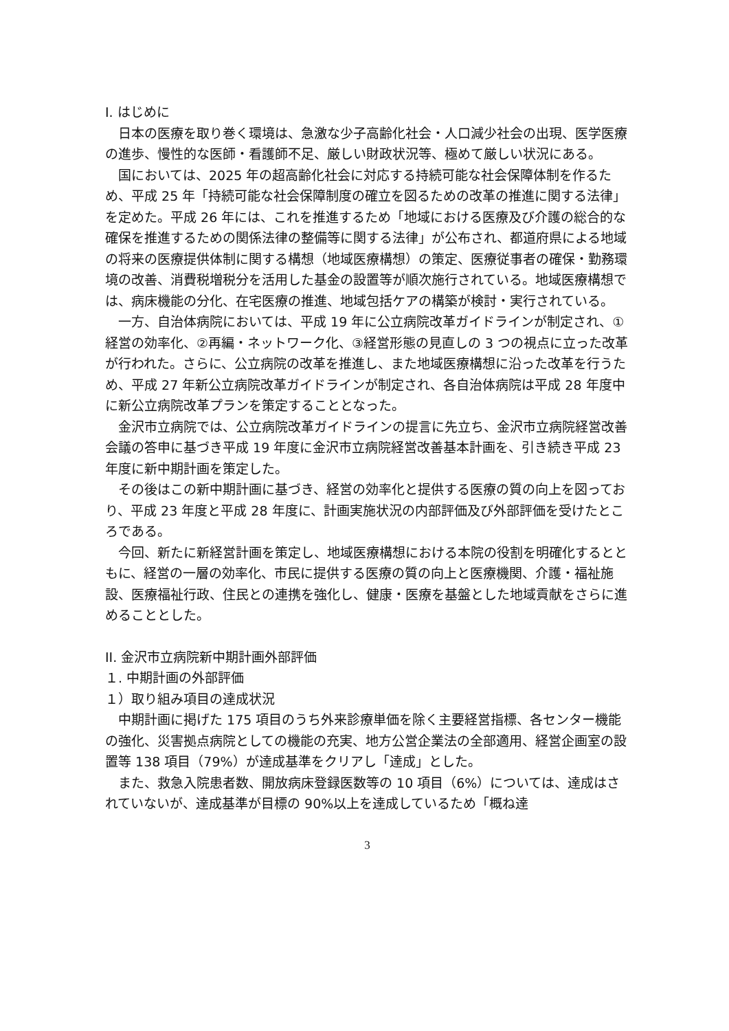I. はじめに
日本の医療を取り巻く環境は、急激な少子高齢化社会・人口減少社会の出現、医学医療の進歩、慢性的な医師・看護師不足、厳しい財政状況等、極めて厳しい状況にある。
国においては、2025 年の超高齢化社会に対応する持続可能な社会保障体制を作るため、平成 25 年「持続可能な社会保障制度の確立を図るための改革の推進に関する法律」を定めた。平成 26 年には、これを推進するため「地域における医療及び介護の総合的な確保を推進するための関係法律の整備等に関する法律」が公布され、都道府県による地域の将来の医療提供体制に関する構想（地域医療構想）の策定、医療従事者の確保・勤務環境の改善、消費税増税分を活用した基金の設置等が順次施行されている。地域医療構想では、病床機能の分化、在宅医療の推進、地域包括ケアの構築が検討・実行されている。
一方、自治体病院においては、平成 19 年に公立病院改革ガイドラインが制定され、①経営の効率化、②再編・ネットワーク化、③経営形態の見直しの 3 つの視点に立った改革が行われた。さらに、公立病院の改革を推進し、また地域医療構想に沿った改革を行うため、平成 27 年新公立病院改革ガイドラインが制定され、各自治体病院は平成 28 年度中に新公立病院改革プランを策定することとなった。
金沢市立病院では、公立病院改革ガイドラインの提言に先立ち、金沢市立病院経営改善会議の答申に基づき平成 19 年度に金沢市立病院経営改善基本計画を、引き続き平成 23 年度に新中期計画を策定した。
その後はこの新中期計画に基づき、経営の効率化と提供する医療の質の向上を図っており、平成 23 年度と平成 28 年度に、計画実施状況の内部評価及び外部評価を受けたところである。
今回、新たに新経営計画を策定し、地域医療構想における本院の役割を明確化するとともに、経営の一層の効率化、市民に提供する医療の質の向上と医療機関、介護・福祉施設、医療福祉行政、住民との連携を強化し、健康・医療を基盤とした地域貢献をさらに進めることとした。
II. 金沢市立病院新中期計画外部評価
１. 中期計画の外部評価
１）取り組み項目の達成状況
中期計画に掲げた 175 項目のうち外来診療単価を除く主要経営指標、各センター機能の強化、災害拠点病院としての機能の充実、地方公営企業法の全部適用、経営企画室の設置等 138 項目（79%）が達成基準をクリアし「達成」とした。
また、救急入院患者数、開放病床登録医数等の 10 項目（6%）については、達成はされていないが、達成基準が目標の 90%以上を達成しているため「概ね達
3